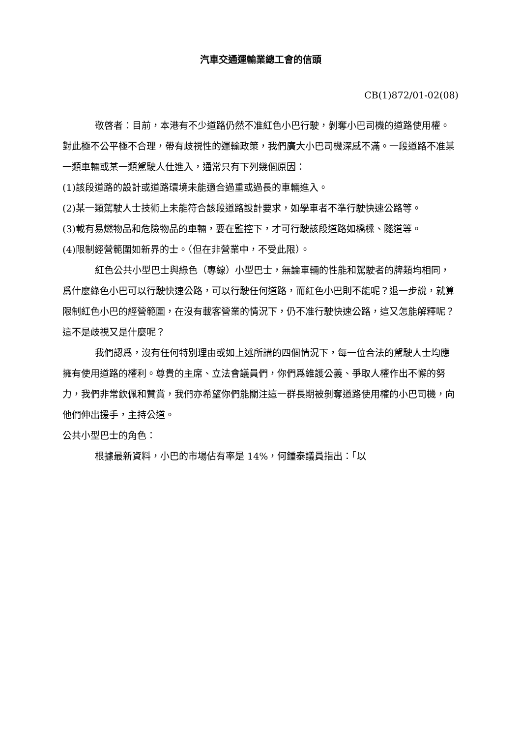汽車交通運輸業總工會的信頭
CB(1)872/01-02(08)
敬啓者：目前，本港有不少道路仍然不准紅色小巴行駛，剝奪小巴司機的道路使用權。對此極不公平極不合理，帶有歧視性的運輸政策，我們廣大小巴司機深感不滿。一段道路不准某一類車輛或某一類駕駛人仕進入，通常只有下列幾個原因：
(1)該段道路的設計或道路環境未能適合過重或過長的車輛進入。
(2)某一類駕駛人士技術上未能符合該段道路設計要求，如學車者不準行駛快速公路等。
(3)載有易燃物品和危險物品的車輛，要在監控下，才可行駛該段道路如橋樑、隧道等。
(4)限制經營範圍如新界的士。（但在非營業中，不受此限）。
紅色公共小型巴士與綠色（專線）小型巴士，無論車輛的性能和駕駛者的牌類均相同，爲什麼綠色小巴可以行駛快速公路，可以行駛任何道路，而紅色小巴則不能呢？退一步說，就算限制紅色小巴的經營範圍，在沒有載客營業的情況下，仍不准行駛快速公路，這又怎能解釋呢？這不是歧視又是什麼呢？
我們認爲，沒有任何特別理由或如上述所講的四個情況下，每一位合法的駕駛人士均應擁有使用道路的權利。尊貴的主席、立法會議員們，你們爲維護公義、爭取人權作出不懈的努力，我們非常欽佩和贊賞，我們亦希望你們能關注這一群長期被剝奪道路使用權的小巴司機，向他們伸出援手，主持公道。
公共小型巴士的角色：
根據最新資料，小巴的市場佔有率是 14%，何鍾泰議員指出：「以